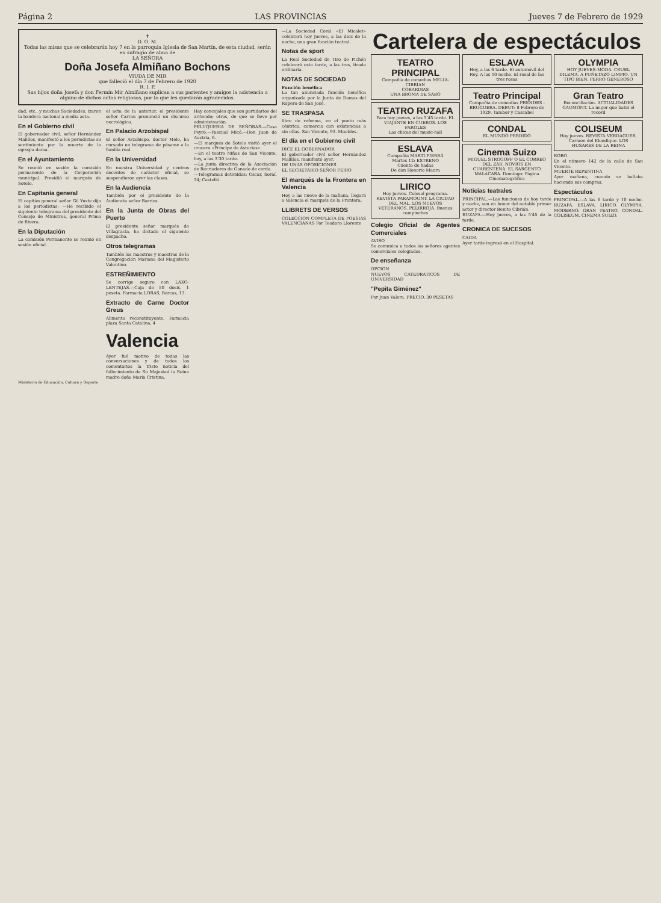Página 2 LAS PROVINCIAS Jueves 7 de Febrero de 1929
✝
D. O. M.
Todas las misas que se celebrarán hoy 7 en la parroquia Iglesia de San Martín, de esta ciudad, serán en sufragio de alma de
LA SEÑORA
Doña Josefa Almiñano Bochons
VIUDA DE MIR
que falleció el día 7 de Febrero de 1920
R. I. P.
Sus hijos doña Josefa y don Fermín Mir Almiñano suplican a sus parientes y amigos la asistencia a alguno de dichos actos religiosos, por lo que les quedarán agradecidos.
dad, etc., y muchas Sociedades, izaron la bandera nacional a media asta.
En el Gobierno civil
El gobernador civil, señor Hernández Malillos, manifestó a los periodistas su sentimiento por la muerte de la egregia dama.
En el Ayuntamiento
Se reunió en sesión la comisión permanente de la Corporación municipal. Presidió el marqués de Sotelo.
En Capitanía general
El capitán general señor Gil Yuste dijo a los periodistas: —He recibido el siguiente telegrama del presidente del Consejo de Ministros, general Primo de Rivera.
En la Diputación
La comisión Permanente se reunió en sesión oficial.
el acta de la anterior, el presidente señor Carrau pronunció un discurso necrológico.
En Palacio Arzobispal
El señor Arzobispo, doctor Melo, ha cursado un telegrama de pésame a la familia real.
En la Universidad
En nuestra Universidad y centros docentes de carácter oficial, se suspendieron ayer las clases.
En la Audiencia
También por el presidente de la Audiencia señor Barrios.
En la Junta de Obras del Puerto
El presidente señor marqués de Villagracia, ha dictado el siguiente despacho.
Otros telegramas
También los maestros y maestras de la Congregación Mariana del Magisterio Valentino.
ESTREÑIMIENTO
Se corrige seguro con LAXO-LENTEJAS.—Caja de 50 dosis, 1 peseta. Farmacia LORAS, Barcas, 13.
Extracto de Carne Doctor Greus
Alimento reconstituyente. Farmacia plaza Santa Catalina, 4
Valencia
Ayer fué motivo de todas las conversaciones y de todos los comentarios la triste noticia del fallecimiento de Su Majestad la Reina madre doña María Cristina.
Hay concejales que son partidarios del arriendo; otros, de que se lleve por administración.
PELUQUERIA DE SEÑORAS.—Casa Peyró.—Pascual Micó.—Don Juan de Austria, 6.
—El marqués de Sotelo visitó ayer el crucero «Príncipe de Asturias».
—En el teatro Niños de San Vicente, hoy, a las 3'30 tarde.
—La junta directiva de la Asociación de Recriadores de Ganado de cerda.
—Telegramas detenidos: Oscar, Soraí, 34; Castelló.
—La Sociedad Coral «El Micalet» celebrará hoy jueves, a las diez de la noche, una gran función teatral.
Notas de sport
La Real Sociedad de Tiro de Pichón celebrará esta tarde, a las tres, tirada ordinaria.
NOTAS DE SOCIEDAD
Función benéfica
La tan anunciada función benéfica organizada por la Junta de Damas del Ropero de San José.
SE TRASPASA
libre de reforma, en el punto más céntrico, comercio con existencias o sin ellas. San Vicente, 93. Muebles.
El día en el Gobierno civil
DICE EL GOBERNADOR
El gobernador civil señor Hernández Malillos, manifestó ayer.
DE UNAS OPOSICIONES
EL SECRETARIO SEÑOR PEIRO
El marqués de la Frontera en Valencia
Hoy a las nueve de la mañana, llegará a Valencia el marqués de la Frontera.
LLIBRETS DE VERSOS
COLECCION COMPLETA DE POESIAS VALENCIANAS Por Teodoro Llorente
Cartelera de espectáculos
TEATRO PRINCIPAL
Compañía de comedias MELIA-CIBRIAN
COBARDIAS
UNA BROMA DE SABÓ
TEATRO RUZAFA
Para hoy jueves, a las 5'45 tarde. EL VIAJANTE EN CUEROS. LOS FAROLES
Las chicas del music-hall
ESLAVA
Compañía MARTÍ-PIERRÁ
Martes 12: ESTRENO
Cuento de hadas
De don Honorio Maura
LIRICO
Hoy jueves. Colosal programa. REVISTA PARAMOUNT. LA CIUDAD DEL MAL. LOS NUEVOS VETERANOS. PELIRROJA. Buenos compinches
Colegio Oficial de Agentes Comerciales
AVISO
Se comunica a todos los señores agentes comerciales colegiados.
De enseñanza
OPCION
NUEVOS CATEDRATICOS DE UNIVERSIDAD
"Pepita Giménez"
Por Juan Valera. PRECIO, 30 PESETAS
ESLAVA
Hoy, a las 6 tarde. El automóvil del Rey. A las 10 noche. El rosal de las tres rosas
Teatro Principal
Compañía de comedias PRENDES - BRUGUERA. DEBUT: 8 Febrero de 1929. Tambor y Cascabel
CONDAL
EL MUNDO PERDIDO
Cinema Suizo
MIGUEL STROGOFF O EL CORREO DEL ZAR. NOVIOS EN CUARENTENA. EL SARGENTO MALACARA. Domingo: Página Cinematográfica
Noticias teatrales
PRINCIPAL.—Las funciones de hoy tarde y noche, son en honor del notable primer actor y director Benito Cibrián.
RUZAFA.—Hoy jueves, a las 5'45 de la tarde.
CRONICA DE SUCESOS
CAIDA
Ayer tarde ingresó en el Hospital.
OLYMPIA
HOY JUEVES-MODA. CRUEL DILEMA. A PUÑETAZO LIMPIO. UN TIPO BIEN. PERRO GENEROSO
Gran Teatro
Reconciliación. ACTUALIDADES GAUMONT. La mujer que batió el record
COLISEUM
Hoy jueves. REVISTA VERDAGUER. Carmen del Klondique. LOS HUSARES DE LA REINA
ROBO
En el número 142 de la calle de San Vicente.
MUERTE REPENTINA
Ayer mañana, cuando se hallaba haciendo sus compras.
Espectáculos
PRINCIPAL.—A las 6 tarde y 10 noche. RUZAFA. ESLAVA. LIRICO. OLYMPIA. MODERNO. GRAN TEATRO. CONDAL. COLISEUM. CINEMA SUIZO.
Ministerio de Educación, Cultura y Deporte